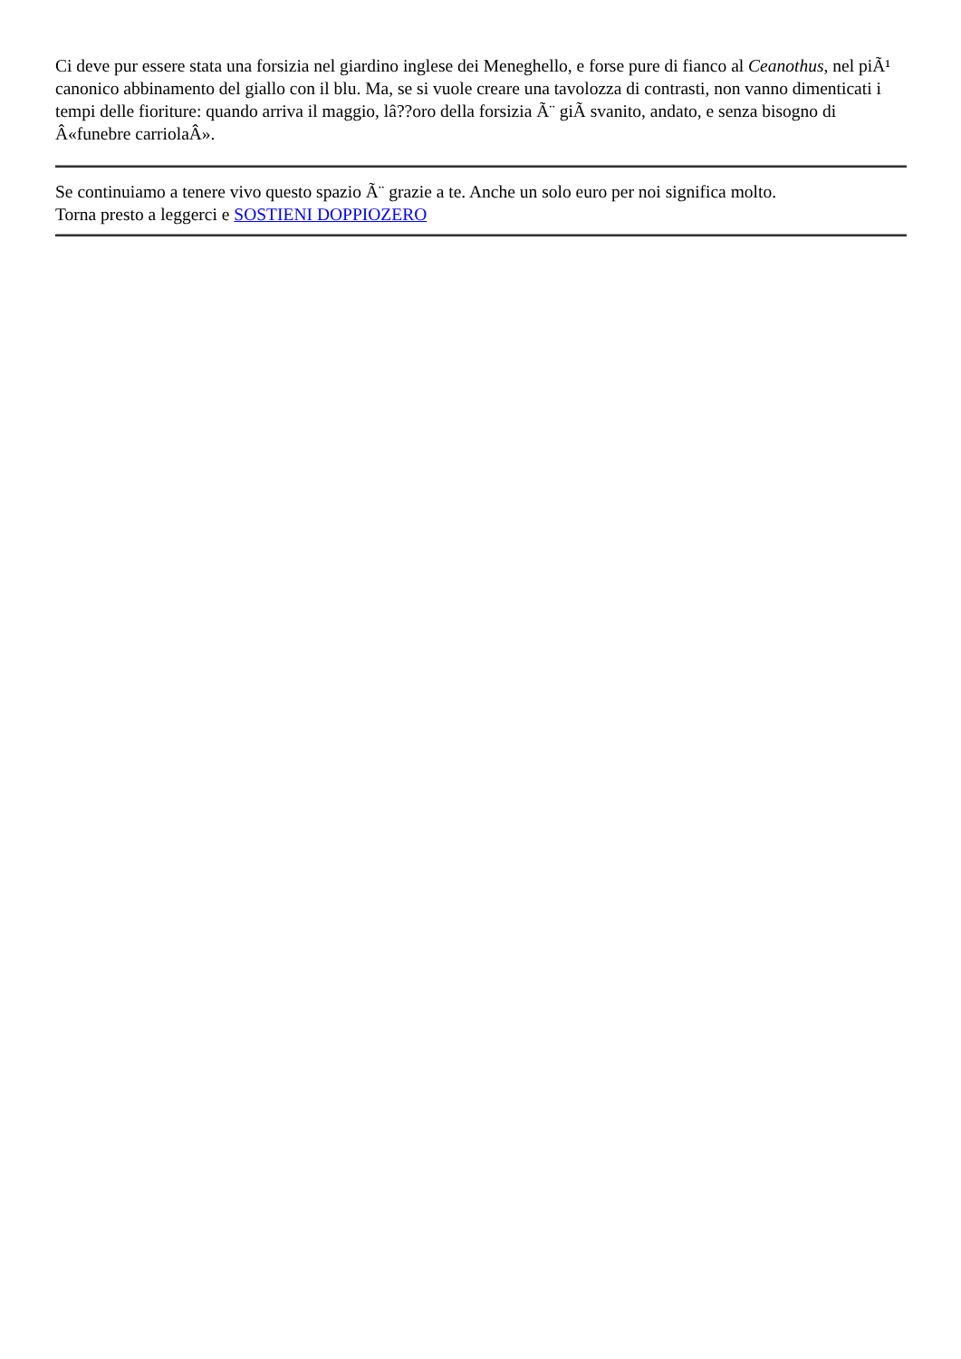Ci deve pur essere stata una forsizia nel giardino inglese dei Meneghello, e forse pure di fianco al Ceanothus, nel piÃ¹ canonico abbinamento del giallo con il blu. Ma, se si vuole creare una tavolozza di contrasti, non vanno dimenticati i tempi delle fioriture: quando arriva il maggio, lâ??oro della forsizia Ã¨ giÃ svanito, andato, e senza bisogno di Â«funebre carriolaÂ».
Se continuiamo a tenere vivo questo spazio Ã¨ grazie a te. Anche un solo euro per noi significa molto.
Torna presto a leggerci e SOSTIENI DOPPIOZERO